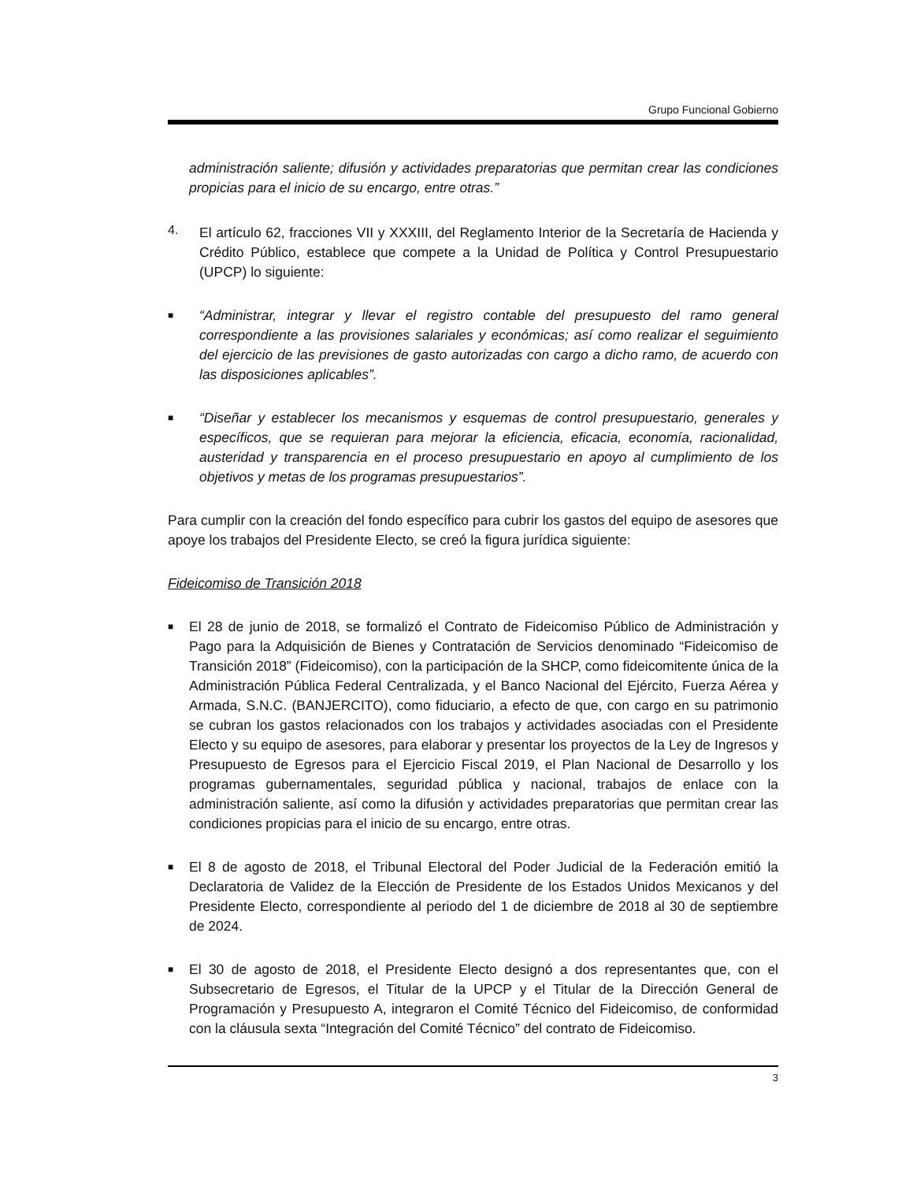Grupo Funcional Gobierno
administración saliente; difusión y actividades preparatorias que permitan crear las condiciones propicias para el inicio de su encargo, entre otras.”
4.
El artículo 62, fracciones VII y XXXIII, del Reglamento Interior de la Secretaría de Hacienda y Crédito Público, establece que compete a la Unidad de Política y Control Presupuestario (UPCP) lo siguiente:
■
“Administrar, integrar y llevar el registro contable del presupuesto del ramo general correspondiente a las provisiones salariales y económicas; así como realizar el seguimiento del ejercicio de las previsiones de gasto autorizadas con cargo a dicho ramo, de acuerdo con las disposiciones aplicables”.
■
“Diseñar y establecer los mecanismos y esquemas de control presupuestario, generales y específicos, que se requieran para mejorar la eficiencia, eficacia, economía, racionalidad, austeridad y transparencia en el proceso presupuestario en apoyo al cumplimiento de los objetivos y metas de los programas presupuestarios”.
Para cumplir con la creación del fondo específico para cubrir los gastos del equipo de asesores que apoye los trabajos del Presidente Electo, se creó la figura jurídica siguiente:
Fideicomiso de Transición 2018
■
El 28 de junio de 2018, se formalizó el Contrato de Fideicomiso Público de Administración y Pago para la Adquisición de Bienes y Contratación de Servicios denominado “Fideicomiso de Transición 2018” (Fideicomiso), con la participación de la SHCP, como fideicomitente única de la Administración Pública Federal Centralizada, y el Banco Nacional del Ejército, Fuerza Aérea y Armada, S.N.C. (BANJERCITO), como fiduciario, a efecto de que, con cargo en su patrimonio se cubran los gastos relacionados con los trabajos y actividades asociadas con el Presidente Electo y su equipo de asesores, para elaborar y presentar los proyectos de la Ley de Ingresos y Presupuesto de Egresos para el Ejercicio Fiscal 2019, el Plan Nacional de Desarrollo y los programas gubernamentales, seguridad pública y nacional, trabajos de enlace con la administración saliente, así como la difusión y actividades preparatorias que permitan crear las condiciones propicias para el inicio de su encargo, entre otras.
■
El 8 de agosto de 2018, el Tribunal Electoral del Poder Judicial de la Federación emitió la Declaratoria de Validez de la Elección de Presidente de los Estados Unidos Mexicanos y del Presidente Electo, correspondiente al periodo del 1 de diciembre de 2018 al 30 de septiembre de 2024.
■
El 30 de agosto de 2018, el Presidente Electo designó a dos representantes que, con el Subsecretario de Egresos, el Titular de la UPCP y el Titular de la Dirección General de Programación y Presupuesto A, integraron el Comité Técnico del Fideicomiso, de conformidad con la cláusula sexta “Integración del Comité Técnico” del contrato de Fideicomiso.
3